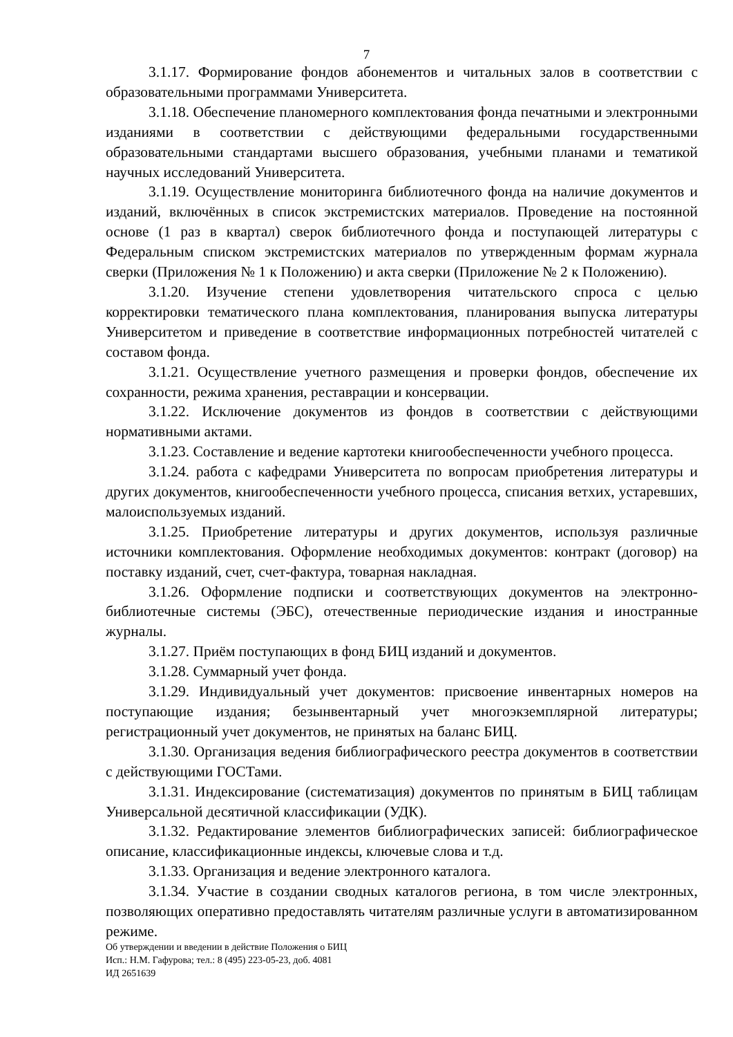7
3.1.17. Формирование фондов абонементов и читальных залов в соответствии с образовательными программами Университета.
3.1.18. Обеспечение планомерного комплектования фонда печатными и электронными изданиями в соответствии с действующими федеральными государственными образовательными стандартами высшего образования, учебными планами и тематикой научных исследований Университета.
3.1.19. Осуществление мониторинга библиотечного фонда на наличие документов и изданий, включённых в список экстремистских материалов. Проведение на постоянной основе (1 раз в квартал) сверок библиотечного фонда и поступающей литературы с Федеральным списком экстремистских материалов по утвержденным формам журнала сверки (Приложения № 1 к Положению) и акта сверки (Приложение № 2 к Положению).
3.1.20. Изучение степени удовлетворения читательского спроса с целью корректировки тематического плана комплектования, планирования выпуска литературы Университетом и приведение в соответствие информационных потребностей читателей с составом фонда.
3.1.21. Осуществление учетного размещения и проверки фондов, обеспечение их сохранности, режима хранения, реставрации и консервации.
3.1.22. Исключение документов из фондов в соответствии с действующими нормативными актами.
3.1.23. Составление и ведение картотеки книгообеспеченности учебного процесса.
3.1.24. работа с кафедрами Университета по вопросам приобретения литературы и других документов, книгообеспеченности учебного процесса, списания ветхих, устаревших, малоиспользуемых изданий.
3.1.25. Приобретение литературы и других документов, используя различные источники комплектования. Оформление необходимых документов: контракт (договор) на поставку изданий, счет, счет-фактура, товарная накладная.
3.1.26. Оформление подписки и соответствующих документов на электронно-библиотечные системы (ЭБС), отечественные периодические издания и иностранные журналы.
3.1.27. Приём поступающих в фонд БИЦ изданий и документов.
3.1.28. Суммарный учет фонда.
3.1.29. Индивидуальный учет документов: присвоение инвентарных номеров на поступающие издания; безынвентарный учет многоэкземплярной литературы; регистрационный учет документов, не принятых на баланс БИЦ.
3.1.30. Организация ведения библиографического реестра документов в соответствии с действующими ГОСТами.
3.1.31. Индексирование (систематизация) документов по принятым в БИЦ таблицам Универсальной десятичной классификации (УДК).
3.1.32. Редактирование элементов библиографических записей: библиографическое описание, классификационные индексы, ключевые слова и т.д.
3.1.33. Организация и ведение электронного каталога.
3.1.34. Участие в создании сводных каталогов региона, в том числе электронных, позволяющих оперативно предоставлять читателям различные услуги в автоматизированном режиме.
Об утверждении и введении в действие Положения о БИЦ
Исп.: Н.М. Гафурова; тел.: 8 (495) 223-05-23, доб. 4081
ИД 2651639